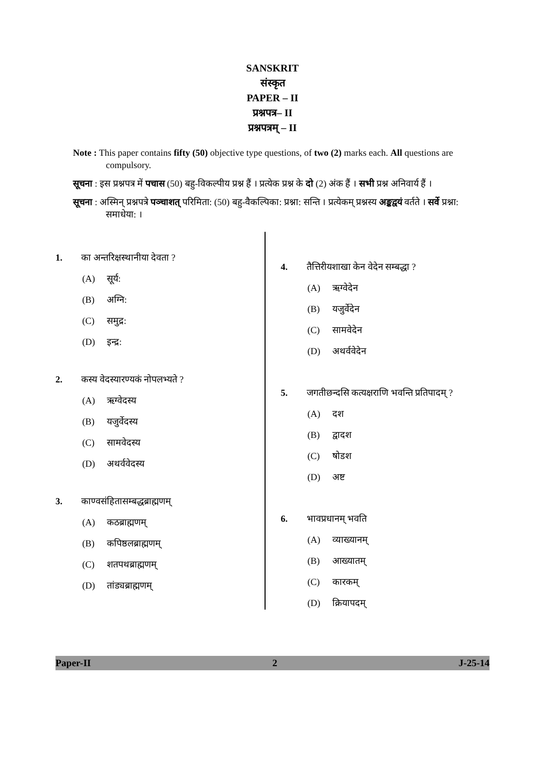SANSKRIT
संस्कृत
PAPER – II
प्रश्नपत्र– II
प्रश्नपत्रम् – II
Note : This paper contains fifty (50) objective type questions, of two (2) marks each. All questions are compulsory.
सूचना : इस प्रश्नपत्र में पचास (50) बहु-विकल्पीय प्रश्न हैं । प्रत्येक प्रश्न के दो (2) अंक हैं । सभी प्रश्न अनिवार्य हैं ।
सूचना : अस्मिन् प्रश्नपत्रे पञ्चाशत् परिमिता: (50) बहु-वैकल्पिका: प्रश्ना: सन्ति । प्रत्येकम् प्रश्नस्य अङ्कद्वयं वर्तते । सर्वे प्रश्ना: समाधेया: ।
1. का अन्तरिक्षस्थानीया देवता ?
(A) सूर्य:
(B) अग्नि:
(C) समुद्र:
(D) इन्द्र:
2. कस्य वेदस्यारण्यकं नोपलभ्यते ?
(A) ऋग्वेदस्य
(B) यजुर्वेदस्य
(C) सामवेदस्य
(D) अथर्ववेदस्य
3. काण्वसंहितासम्बद्धब्राह्मणम्
(A) कठब्राह्मणम्
(B) कपिष्ठलब्राह्मणम्
(C) शतपथब्राह्मणम्
(D) तांड्यब्राह्मणम्
4. तैत्तिरीयशाखा केन वेदेन सम्बद्धा ?
(A) ऋग्वेदेन
(B) यजुर्वेदेन
(C) सामवेदेन
(D) अथर्ववेदेन
5. जगतीछन्दसि कत्यक्षराणि भवन्ति प्रतिपादम् ?
(A) दश
(B) द्वादश
(C) षोडश
(D) अष्ट
6. भावप्रधानम् भवति
(A) व्याख्यानम्
(B) आख्यातम्
(C) कारकम्
(D) क्रियापदम्
Paper-II 2 J-25-14